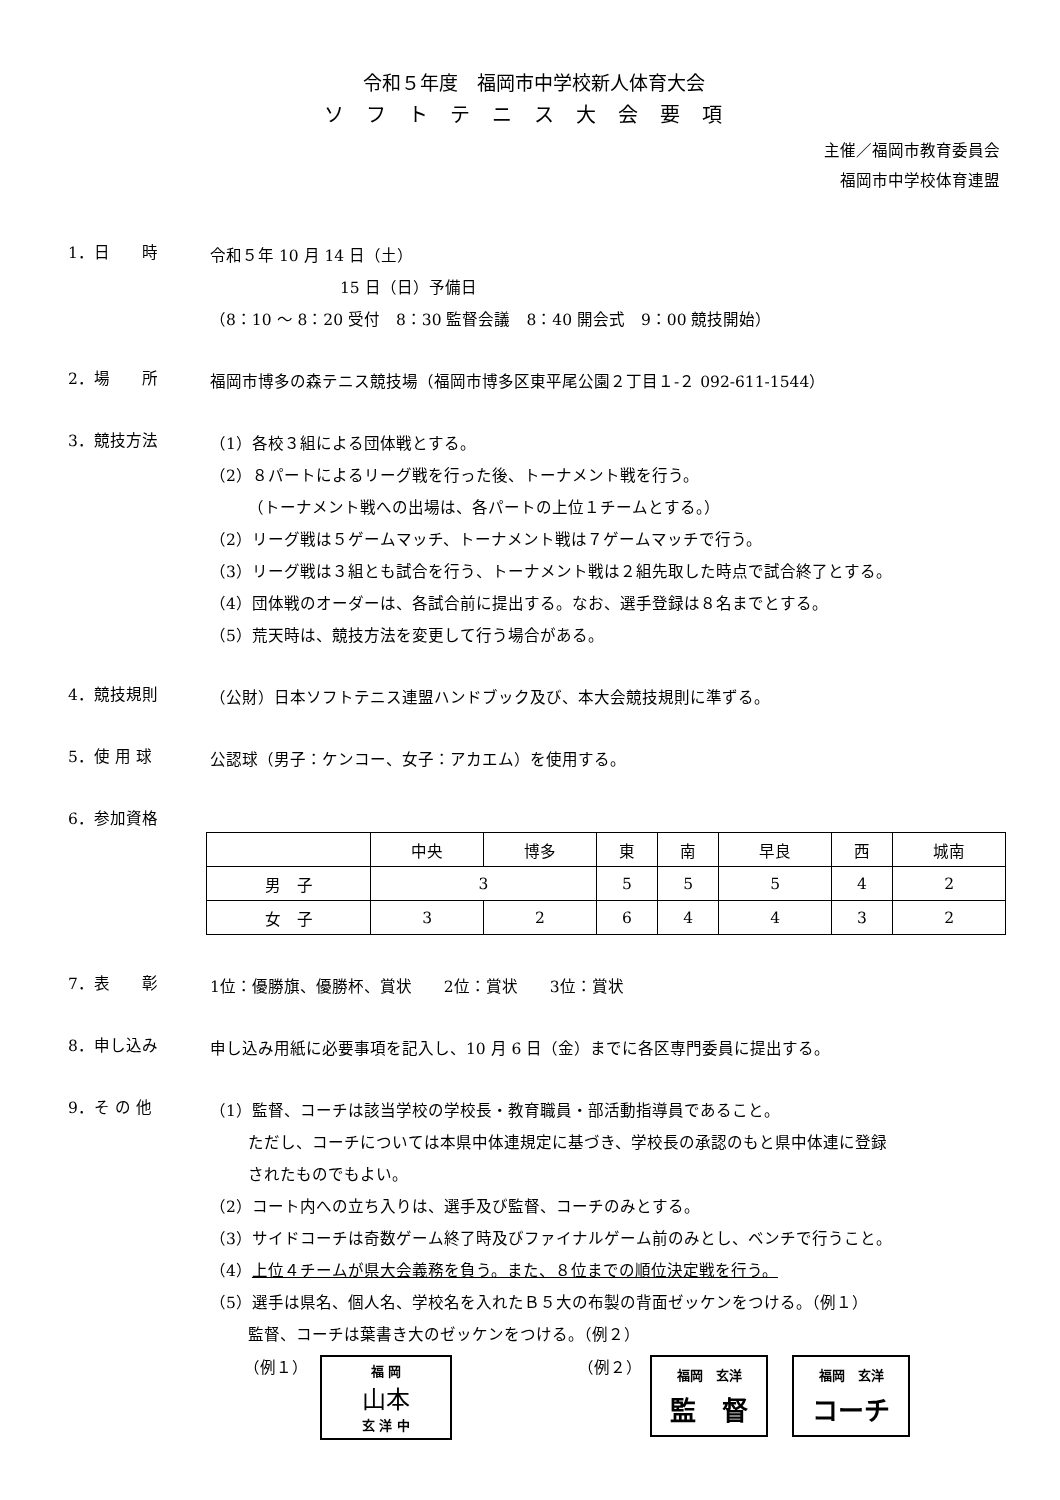令和５年度　福岡市中学校新人体育大会
ソフトテニス大会要項
主催／福岡市教育委員会
福岡市中学校体育連盟
1．日　　時
令和５年 10 月 14 日（土）
15 日（日）予備日
（8：10 ～ 8：20 受付　8：30 監督会議　8：40 開会式　9：00 競技開始）
2．場　　所
福岡市博多の森テニス競技場（福岡市博多区東平尾公園２丁目１-２ 092-611-1544）
3．競技方法
（1）各校３組による団体戦とする。
（2）８パートによるリーグ戦を行った後、トーナメント戦を行う。
（トーナメント戦への出場は、各パートの上位１チームとする。）
（2）リーグ戦は５ゲームマッチ、トーナメント戦は７ゲームマッチで行う。
（3）リーグ戦は３組とも試合を行う、トーナメント戦は２組先取した時点で試合終了とする。
（4）団体戦のオーダーは、各試合前に提出する。なお、選手登録は８名までとする。
（5）荒天時は、競技方法を変更して行う場合がある。
4．競技規則
（公財）日本ソフトテニス連盟ハンドブック及び、本大会競技規則に準ずる。
5．使 用 球
公認球（男子：ケンコー、女子：アカエム）を使用する。
6．参加資格
| | 中央 | 博多 | 東 | 南 | 早良 | 西 | 城南 |
| 男 子 | 3 | | 5 | 5 | 5 | 4 | 2 |
| 女 子 | 3 | 2 | 6 | 4 | 4 | 3 | 2 |
7．表　　彰
1位：優勝旗、優勝杯、賞状　　2位：賞状　　3位：賞状
8．申し込み
申し込み用紙に必要事項を記入し、10 月 6 日（金）までに各区専門委員に提出する。
9．そ の 他
（1）監督、コーチは該当学校の学校長・教育職員・部活動指導員であること。
ただし、コーチについては本県中体連規定に基づき、学校長の承認のもと県中体連に登録
されたものでもよい。
（2）コート内への立ち入りは、選手及び監督、コーチのみとする。
（3）サイドコーチは奇数ゲーム終了時及びファイナルゲーム前のみとし、ベンチで行うこと。
（4）上位４チームが県大会義務を負う。また、８位までの順位決定戦を行う。
（5）選手は県名、個人名、学校名を入れたＢ５大の布製の背面ゼッケンをつける。（例１）
監督、コーチは葉書き大のゼッケンをつける。（例２）
（例１）
福 岡
山本
玄 洋 中
（例２）
福岡　玄洋
監　督
福岡　玄洋
コーチ